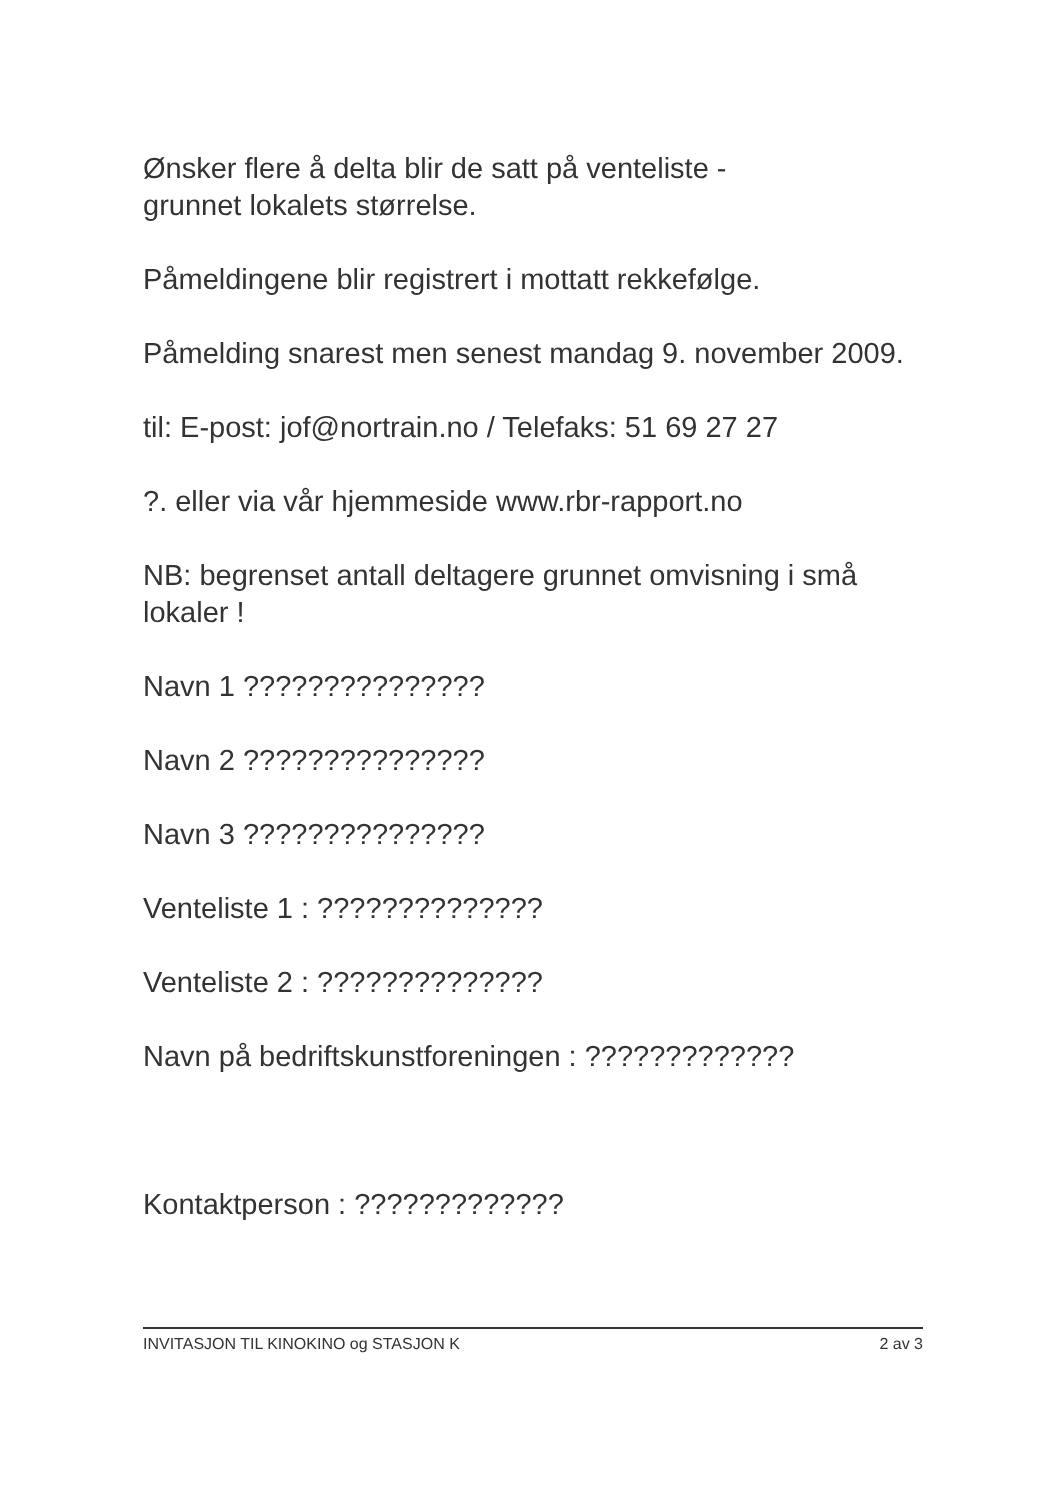Ønsker flere å delta blir de satt på venteliste -
grunnet lokalets størrelse.
Påmeldingene blir registrert i mottatt rekkefølge.
Påmelding snarest men senest mandag 9. november 2009.
til: E-post: jof@nortrain.no / Telefaks: 51 69 27 27
?. eller via vår hjemmeside www.rbr-rapport.no
NB: begrenset antall deltagere grunnet omvisning i små lokaler !
Navn 1 ???????????????
Navn 2 ???????????????
Navn 3 ???????????????
Venteliste 1 : ??????????????
Venteliste 2 : ??????????????
Navn på bedriftskunstforeningen : ?????????????
Kontaktperson : ?????????????
INVITASJON TIL KINOKINO og STASJON K 2 av 3